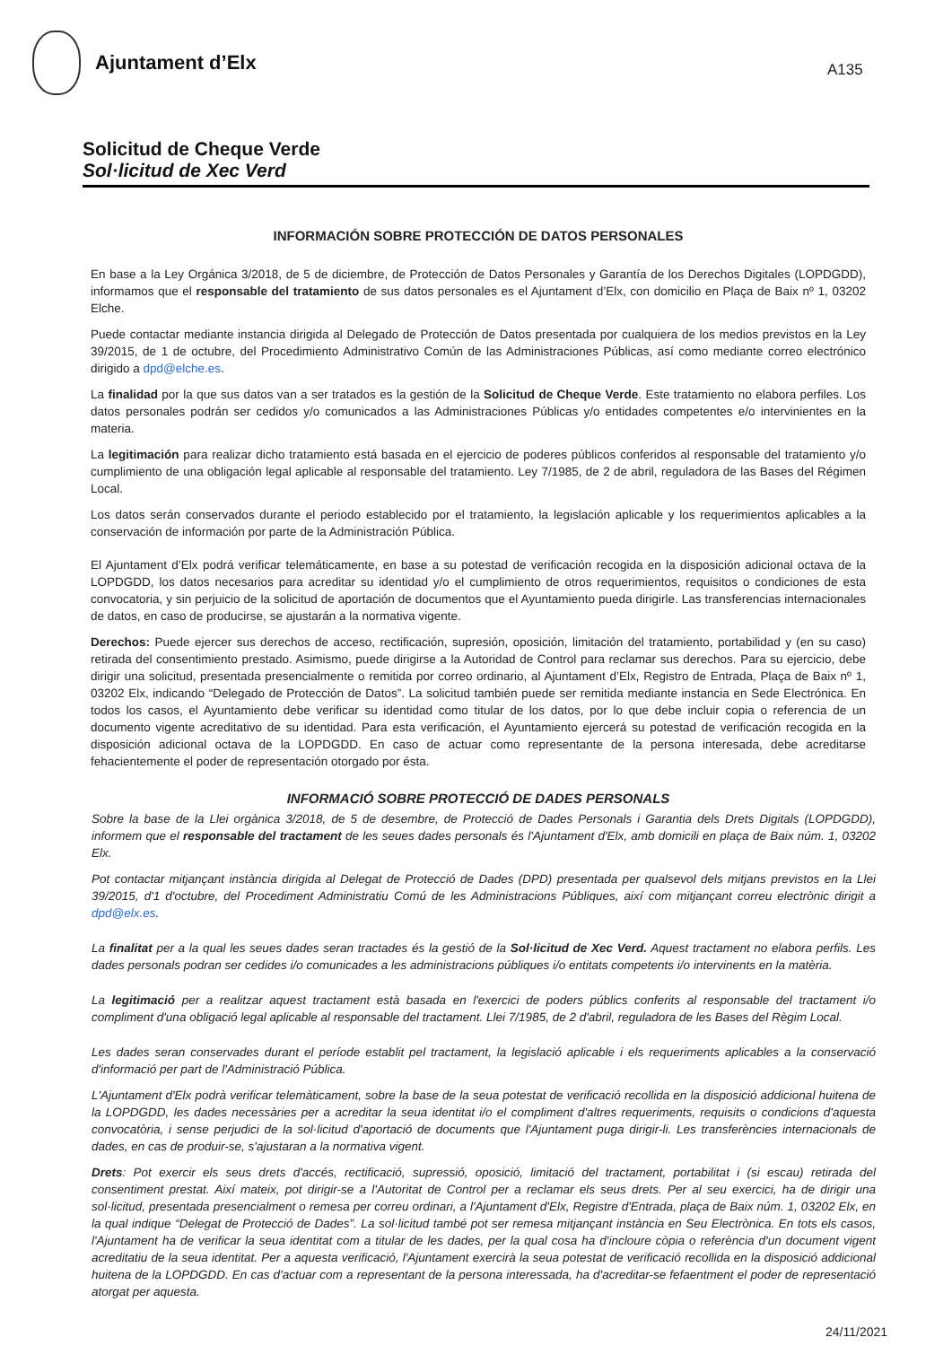Ajuntament d’Elx
A135
Solicitud de Cheque Verde
Sol·licitud de Xec Verd
INFORMACIÓN SOBRE PROTECCIÓN DE DATOS PERSONALES
En base a la Ley Orgánica 3/2018, de 5 de diciembre, de Protección de Datos Personales y Garantía de los Derechos Digitales (LOPDGDD), informamos que el responsable del tratamiento de sus datos personales es el Ajuntament d’Elx, con domicilio en Plaça de Baix nº 1, 03202 Elche.
Puede contactar mediante instancia dirigida al Delegado de Protección de Datos presentada por cualquiera de los medios previstos en la Ley 39/2015, de 1 de octubre, del Procedimiento Administrativo Común de las Administraciones Públicas, así como mediante correo electrónico dirigido a dpd@elche.es.
La finalidad por la que sus datos van a ser tratados es la gestión de la Solicitud de Cheque Verde. Este tratamiento no elabora perfiles. Los datos personales podrán ser cedidos y/o comunicados a las Administraciones Públicas y/o entidades competentes e/o intervinientes en la materia.
La legitimación para realizar dicho tratamiento está basada en el ejercicio de poderes públicos conferidos al responsable del tratamiento y/o cumplimiento de una obligación legal aplicable al responsable del tratamiento. Ley 7/1985, de 2 de abril, reguladora de las Bases del Régimen Local.
Los datos serán conservados durante el periodo establecido por el tratamiento, la legislación aplicable y los requerimientos aplicables a la conservación de información por parte de la Administración Pública.
El Ajuntament d’Elx podrá verificar telemáticamente, en base a su potestad de verificación recogida en la disposición adicional octava de la LOPDGDD, los datos necesarios para acreditar su identidad y/o el cumplimiento de otros requerimientos, requisitos o condiciones de esta convocatoria, y sin perjuicio de la solicitud de aportación de documentos que el Ayuntamiento pueda dirigirle. Las transferencias internacionales de datos, en caso de producirse, se ajustarán a la normativa vigente.
Derechos: Puede ejercer sus derechos de acceso, rectificación, supresión, oposición, limitación del tratamiento, portabilidad y (en su caso) retirada del consentimiento prestado. Asimismo, puede dirigirse a la Autoridad de Control para reclamar sus derechos. Para su ejercicio, debe dirigir una solicitud, presentada presencialmente o remitida por correo ordinario, al Ajuntament d’Elx, Registro de Entrada, Plaça de Baix nº 1, 03202 Elx, indicando “Delegado de Protección de Datos”. La solicitud también puede ser remitida mediante instancia en Sede Electrónica. En todos los casos, el Ayuntamiento debe verificar su identidad como titular de los datos, por lo que debe incluir copia o referencia de un documento vigente acreditativo de su identidad. Para esta verificación, el Ayuntamiento ejercerá su potestad de verificación recogida en la disposición adicional octava de la LOPDGDD. En caso de actuar como representante de la persona interesada, debe acreditarse fehacientemente el poder de representación otorgado por ésta.
INFORMACIÓ SOBRE PROTECCIÓ DE DADES PERSONALS
Sobre la base de la Llei orgànica 3/2018, de 5 de desembre, de Protecció de Dades Personals i Garantia dels Drets Digitals (LOPDGDD), informem que el responsable del tractament de les seues dades personals és l'Ajuntament d'Elx, amb domicili en plaça de Baix núm. 1, 03202 Elx.
Pot contactar mitjançant instància dirigida al Delegat de Protecció de Dades (DPD) presentada per qualsevol dels mitjans previstos en la Llei 39/2015, d'1 d'octubre, del Procediment Administratiu Comú de les Administracions Públiques, així com mitjançant correu electrònic dirigit a dpd@elx.es.
La finalitat per a la qual les seues dades seran tractades és la gestió de la Sol·licitud de Xec Verd. Aquest tractament no elabora perfils. Les dades personals podran ser cedides i/o comunicades a les administracions públiques i/o entitats competents i/o intervinents en la matèria.
La legitimació per a realitzar aquest tractament està basada en l'exercici de poders públics conferits al responsable del tractament i/o compliment d'una obligació legal aplicable al responsable del tractament. Llei 7/1985, de 2 d'abril, reguladora de les Bases del Règim Local.
Les dades seran conservades durant el període establit pel tractament, la legislació aplicable i els requeriments aplicables a la conservació d'informació per part de l'Administració Pública.
L'Ajuntament d'Elx podrà verificar telemàticament, sobre la base de la seua potestat de verificació recollida en la disposició addicional huitena de la LOPDGDD, les dades necessàries per a acreditar la seua identitat i/o el compliment d'altres requeriments, requisits o condicions d'aquesta convocatòria, i sense perjudici de la sol·licitud d'aportació de documents que l'Ajuntament puga dirigir-li. Les transferències internacionals de dades, en cas de produir-se, s'ajustaran a la normativa vigent.
Drets: Pot exercir els seus drets d'accés, rectificació, supressió, oposició, limitació del tractament, portabilitat i (si escau) retirada del consentiment prestat. Així mateix, pot dirigir-se a l'Autoritat de Control per a reclamar els seus drets. Per al seu exercici, ha de dirigir una sol·licitud, presentada presencialment o remesa per correu ordinari, a l'Ajuntament d'Elx, Registre d'Entrada, plaça de Baix núm. 1, 03202 Elx, en la qual indique “Delegat de Protecció de Dades”. La sol·licitud també pot ser remesa mitjançant instància en Seu Electrònica. En tots els casos, l'Ajuntament ha de verificar la seua identitat com a titular de les dades, per la qual cosa ha d'incloure còpia o referència d'un document vigent acreditatiu de la seua identitat. Per a aquesta verificació, l'Ajuntament exercirà la seua potestat de verificació recollida en la disposició addicional huitena de la LOPDGDD. En cas d'actuar com a representant de la persona interessada, ha d'acreditar-se fefaentment el poder de representació atorgat per aquesta.
24/11/2021